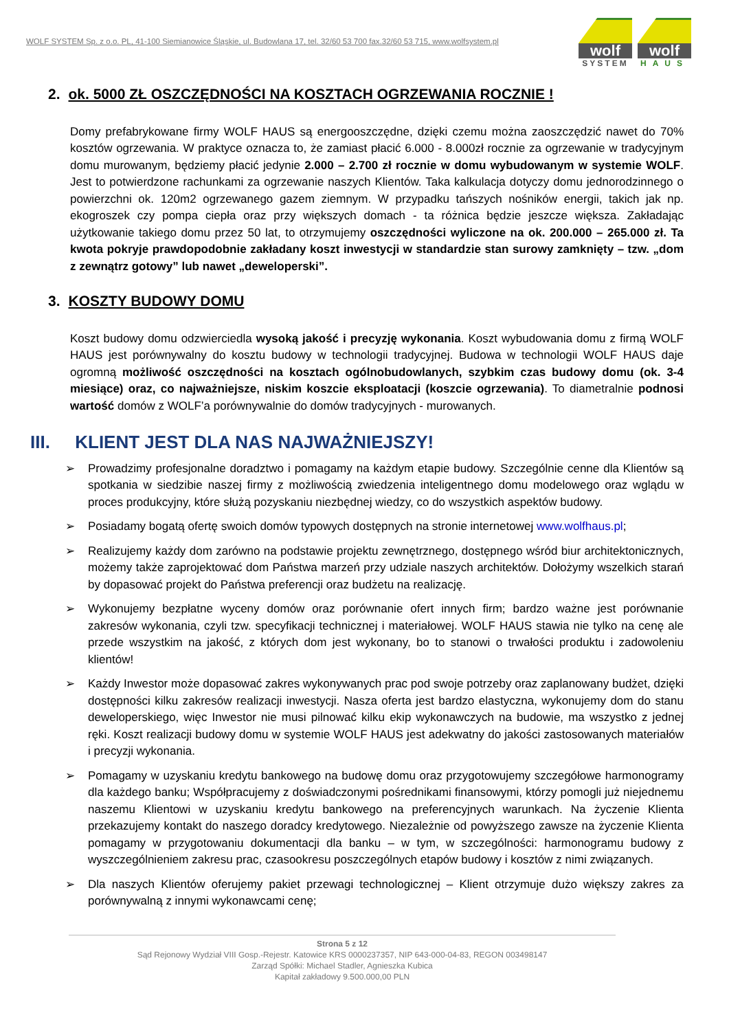WOLF SYSTEM Sp. z o.o. PL, 41-100 Siemianowice Śląskie, ul. Budowlana 17, tel. 32/60 53 700 fax.32/60 53 715, www.wolfsystem.pl
wolf
SYSTEM
wolf
HAUS
2. ok. 5000 ZŁ OSZCZĘDNOŚCI NA KOSZTACH OGRZEWANIA ROCZNIE !
Domy prefabrykowane firmy WOLF HAUS są energooszczędne, dzięki czemu można zaoszczędzić nawet do 70% kosztów ogrzewania. W praktyce oznacza to, że zamiast płacić 6.000 - 8.000zł rocznie za ogrzewanie w tradycyjnym domu murowanym, będziemy płacić jedynie 2.000 – 2.700 zł rocznie w domu wybudowanym w systemie WOLF. Jest to potwierdzone rachunkami za ogrzewanie naszych Klientów. Taka kalkulacja dotyczy domu jednorodzinnego o powierzchni ok. 120m2 ogrzewanego gazem ziemnym. W przypadku tańszych nośników energii, takich jak np. ekogroszek czy pompa ciepła oraz przy większych domach - ta różnica będzie jeszcze większa. Zakładając użytkowanie takiego domu przez 50 lat, to otrzymujemy oszczędności wyliczone na ok. 200.000 – 265.000 zł. Ta kwota pokryje prawdopodobnie zakładany koszt inwestycji w standardzie stan surowy zamknięty – tzw. „dom z zewnątrz gotowy” lub nawet „deweloperski”.
3. KOSZTY BUDOWY DOMU
Koszt budowy domu odzwierciedla wysoką jakość i precyzję wykonania. Koszt wybudowania domu z firmą WOLF HAUS jest porównywalny do kosztu budowy w technologii tradycyjnej. Budowa w technologii WOLF HAUS daje ogromną możliwość oszczędności na kosztach ogólnobudowlanych, szybkim czas budowy domu (ok. 3-4 miesiące) oraz, co najważniejsze, niskim koszcie eksploatacji (koszcie ogrzewania). To diametralnie podnosi wartość domów z WOLF’a porównywalnie do domów tradycyjnych - murowanych.
III. KLIENT JEST DLA NAS NAJWAŻNIEJSZY!
➢ Prowadzimy profesjonalne doradztwo i pomagamy na każdym etapie budowy. Szczególnie cenne dla Klientów są spotkania w siedzibie naszej firmy z możliwością zwiedzenia inteligentnego domu modelowego oraz wglądu w proces produkcyjny, które służą pozyskaniu niezbędnej wiedzy, co do wszystkich aspektów budowy.
➢ Posiadamy bogatą ofertę swoich domów typowych dostępnych na stronie internetowej www.wolfhaus.pl;
➢ Realizujemy każdy dom zarówno na podstawie projektu zewnętrznego, dostępnego wśród biur architektonicznych, możemy także zaprojektować dom Państwa marzeń przy udziale naszych architektów. Dołożymy wszelkich starań by dopasować projekt do Państwa preferencji oraz budżetu na realizację.
➢ Wykonujemy bezpłatne wyceny domów oraz porównanie ofert innych firm; bardzo ważne jest porównanie zakresów wykonania, czyli tzw. specyfikacji technicznej i materiałowej. WOLF HAUS stawia nie tylko na cenę ale przede wszystkim na jakość, z których dom jest wykonany, bo to stanowi o trwałości produktu i zadowoleniu klientów!
➢ Każdy Inwestor może dopasować zakres wykonywanych prac pod swoje potrzeby oraz zaplanowany budżet, dzięki dostępności kilku zakresów realizacji inwestycji. Nasza oferta jest bardzo elastyczna, wykonujemy dom do stanu deweloperskiego, więc Inwestor nie musi pilnować kilku ekip wykonawczych na budowie, ma wszystko z jednej ręki. Koszt realizacji budowy domu w systemie WOLF HAUS jest adekwatny do jakości zastosowanych materiałów i precyzji wykonania.
➢ Pomagamy w uzyskaniu kredytu bankowego na budowę domu oraz przygotowujemy szczegółowe harmonogramy dla każdego banku; Współpracujemy z doświadczonymi pośrednikami finansowymi, którzy pomogli już niejednemu naszemu Klientowi w uzyskaniu kredytu bankowego na preferencyjnych warunkach. Na życzenie Klienta przekazujemy kontakt do naszego doradcy kredytowego. Niezależnie od powyższego zawsze na życzenie Klienta pomagamy w przygotowaniu dokumentacji dla banku – w tym, w szczególności: harmonogramu budowy z wyszczególnieniem zakresu prac, czasookresu poszczególnych etapów budowy i kosztów z nimi związanych.
➢ Dla naszych Klientów oferujemy pakiet przewagi technologicznej – Klient otrzymuje dużo większy zakres za porównywalną z innymi wykonawcami cenę;
Strona 5 z 12
Sąd Rejonowy Wydział VIII Gosp.-Rejestr. Katowice KRS 0000237357, NIP 643-000-04-83, REGON 003498147
Zarząd Spółki: Michael Stadler, Agnieszka Kubica
Kapitał zakładowy 9.500.000,00 PLN